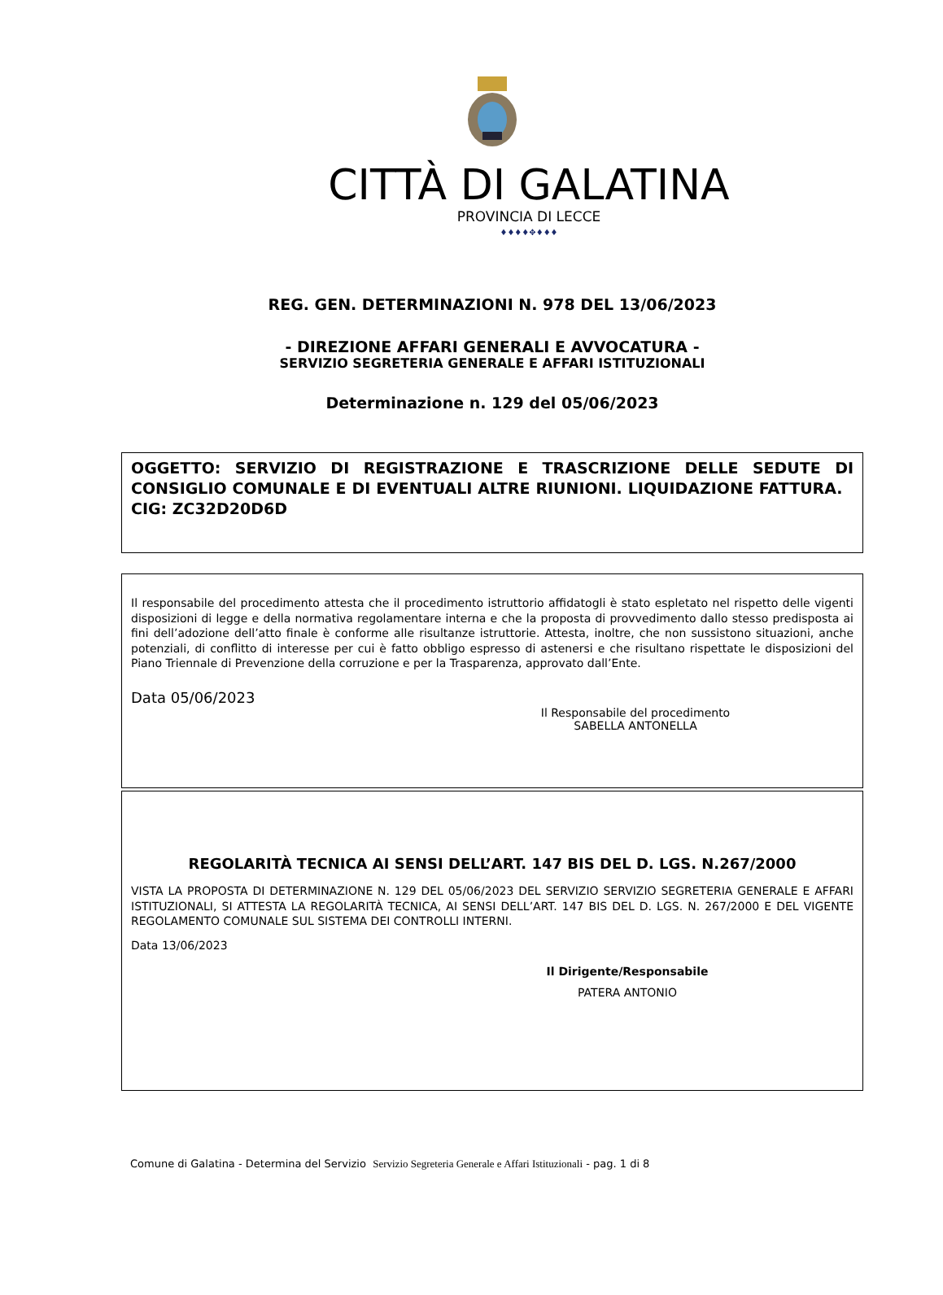CITTÀ DI GALATINA
PROVINCIA DI LECCE
♦♦♦♦✥♦♦♦
REG. GEN. DETERMINAZIONI N. 978 DEL 13/06/2023
- DIREZIONE AFFARI GENERALI E AVVOCATURA -
SERVIZIO SEGRETERIA GENERALE E AFFARI ISTITUZIONALI
Determinazione n. 129 del 05/06/2023
OGGETTO: SERVIZIO DI REGISTRAZIONE E TRASCRIZIONE DELLE SEDUTE DI CONSIGLIO COMUNALE E DI EVENTUALI ALTRE RIUNIONI. LIQUIDAZIONE FATTURA. CIG: ZC32D20D6D
Il responsabile del procedimento attesta che il procedimento istruttorio affidatogli è stato espletato nel rispetto delle vigenti disposizioni di legge e della normativa regolamentare interna e che la proposta di provvedimento dallo stesso predisposta ai fini dell’adozione dell’atto finale è conforme alle risultanze istruttorie. Attesta, inoltre, che non sussistono situazioni, anche potenziali, di conflitto di interesse per cui è fatto obbligo espresso di astenersi e che risultano rispettate le disposizioni del Piano Triennale di Prevenzione della corruzione e per la Trasparenza, approvato dall’Ente.
Data 05/06/2023
Il Responsabile del procedimento
SABELLA ANTONELLA
REGOLARITÀ TECNICA AI SENSI DELL’ART. 147 BIS DEL D. LGS. N.267/2000
VISTA LA PROPOSTA DI DETERMINAZIONE N. 129 DEL 05/06/2023 DEL SERVIZIO SERVIZIO SEGRETERIA GENERALE E AFFARI ISTITUZIONALI, SI ATTESTA LA REGOLARITÀ TECNICA, AI SENSI DELL’ART. 147 BIS DEL D. LGS. N. 267/2000 E DEL VIGENTE REGOLAMENTO COMUNALE SUL SISTEMA DEI CONTROLLI INTERNI.
Data 13/06/2023
Il Dirigente/Responsabile
PATERA ANTONIO
Comune di Galatina - Determina del Servizio Servizio Segreteria Generale e Affari Istituzionali - pag. 1 di 8